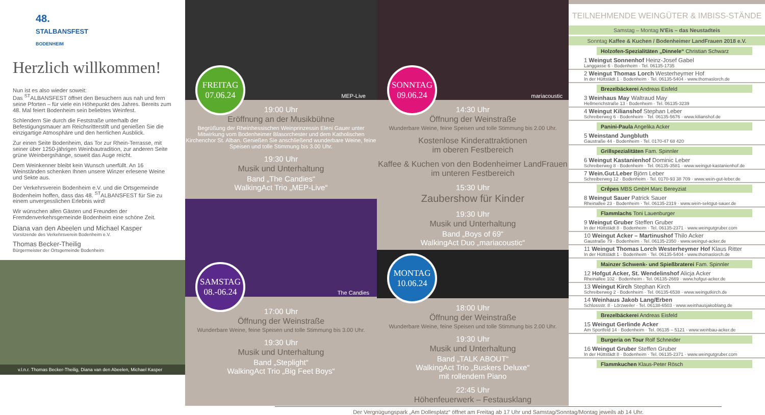48.
STALBANSFEST
BODENHEIM
Herzlich willkommen!
Nun ist es also wieder soweit:
Das <sup>ST</sup>ALBANSFEST öffnet den Besuchern aus nah und fern seine Pforten – für viele ein Höhepunkt des Jahres. Bereits zum 48. Mal feiert Bodenheim sein beliebtes Weinfest.
Schlendern Sie durch die Feststraße unterhalb der Befestigungsmauer am Reichsritterstift und genießen Sie die einzigartige Atmosphäre und den herrlichen Ausblick.
Zur einen Seite Bodenheim, das Tor zur Rhein-Terrasse, mit seiner über 1250-jährigen Weinbautradition, zur anderen Seite grüne Weinbergshänge, soweit das Auge reicht.
Dem Weinkenner bleibt kein Wunsch unerfüllt. An 16 Weinständen schenken Ihnen unsere Winzer erlesene Weine und Sekte aus.
Der Verkehrsverein Bodenheim e.V. und die Ortsgemeinde Bodenheim hoffen, dass das 48. <sup>ST</sup>ALBANSFEST für Sie zu einem unvergesslichen Erlebnis wird!
Wir wünschen allen Gästen und Freunden der Fremdenverkehrsgemeinde Bodenheim eine schöne Zeit.
Diana van den Abeelen und Michael Kasper
Vorsitzende des Verkehrsverein Bodenheim e.V.
Thomas Becker-Theilig
Bürgermeister der Ortsgemeinde Bodenheim
v.l.n.r. Thomas Becker-Theilig, Diana van den Abeelen, Michael Kasper
FREITAG
07.06.24
MEP-Live
19:00 Uhr
Eröffnung an der Musikbühne
Begrüßung der Rheinhessischen Weinprinzessin Eleni Gauer unter Mitwirkung vom Bodenheimer Blasorchester und dem Katholischen Kirchenchor St. Alban. Genießen Sie anschließend wunderbare Weine, feine Speisen und tolle Stimmung bis 3.00 Uhr.
19:30 Uhr
Musik und Unterhaltung
Band „The Candies“
WalkingAct Trio „MEP-Live“
SAMSTAG
08.-06.24
The Candies
17:00 Uhr
Öffnung der Weinstraße
Wunderbare Weine, feine Speisen und tolle Stimmung bis 3.00 Uhr.
19:30 Uhr
Musik und Unterhaltung
Band „Steplight“
WalkingAct Trio „Big Feet Boys“
SONNTAG
09.06.24
mariacoustic
14:30 Uhr
Öffnung der Weinstraße
Wunderbare Weine, feine Speisen und tolle Stimmung bis 2.00 Uhr.
Kostenlose Kinderattraktionen
im oberen Festbereich
Kaffee & Kuchen von den Bodenheimer LandFrauen im unteren Festbereich
15:30 Uhr
Zaubershow für Kinder
19:30 Uhr
Musik und Unterhaltung
Band „Boys of 69“
WalkingAct Duo „mariacoustic“
MONTAG
10.06.24
18:00 Uhr
Öffnung der Weinstraße
Wunderbare Weine, feine Speisen und tolle Stimmung bis 2.00 Uhr.
19:30 Uhr
Musik und Unterhaltung
Band „TALK ABOUT“
WalkingAct Trio „Buskers Deluxe“
mit rollendem Piano
22:45 Uhr
Höhenfeuerwerk – Festausklang
Der Vergnügungspark „Am Dollesplatz“ öffnet am Freitag ab 17 Uhr und Samstag/Sonntag/Montag jeweils ab 14 Uhr.
TEILNEHMENDE WEINGÜTER & IMBISS-STÄNDE
Samstag – Montag N'Eis – das Neustadteis
Sonntag Kaffee & Kuchen / Bodenheimer LandFrauen 2018 e.V.
Holzofen-Spezialitäten „Dinnele“ Christian Schwarz
1 Weingut Sonnenhof Heinz-Josef Gabel
Langgasse 6 · Bodenheim · Tel. 06135-1735
2 Weingut Thomas Lorch Westerheymer Hof
In der Hüttstädt 1 · Bodenheim · Tel. 06135-5404 · www.thomaslorch.de
Brezelbäckerei Andreas Eisfeld
3 Weinhaus May Waltraud May
Hellmerichstraße 13 · Bodenheim · Tel. 06135-3239
4 Weingut Kilianshof Stephan Leber
Schreiberweg 6 · Bodenheim · Tel. 06135-5676 · www.kilianshof.de
Panini-Paula Angelika Acker
5 Weinstand Jungbluth
Gaustraße 44 · Bodenheim · Tel. 0170-47 68 420
Grillspezialitäten Fam. Spinnler
6 Weingut Kastanienhof Dominic Leber
Schreiberweg 8 · Bodenheim · Tel. 06135-3581 · www.weingut-kastanienhof.de
7 Wein.Gut.Leber Björn Leber
Schreiberweg 12 · Bodenheim · Tel. 0170-93 38 709 · www.wein-gut-leber.de
Crêpes MBS GmbH Marc Bereyziat
8 Weingut Sauer Patrick Sauer
Rheinallee 23 · Bodenheim · Tel. 06135-2319 · www.wein-sektgut-sauer.de
Flammlachs Toni Lauenburger
9 Weingut Gruber Steffen Gruber
In der Hüttstädt 8 · Bodenheim · Tel. 06135-2371 · www.weingutgruber.com
10 Weingut Acker – Martinushof Thilo Acker
Gaustraße 79 · Bodenheim · Tel. 06135-2350 · www.weingut-acker.de
11 Weingut Thomas Lorch Westerheymer Hof Klaus Ritter
In der Hüttstädt 1 · Bodenheim · Tel. 06135-5404 · www.thomaslorch.de
Mainzer Schwenk- und Spießbraterei Fam. Spinnler
12 Hofgut Acker, St. Wendelinshof Alicja Acker
Rheinallee 102 · Bodenheim · Tel. 06135-2669 · www.hofgut-acker.de
13 Weingut Kirch Stephan Kirch
Schreiberweg 2 · Bodenheim · Tel. 06135-6538 · www.weingutkirch.de
14 Weinhaus Jakob Lang/Erben
Schlossstr. 8 · Lörzweiler · Tel. 06138-6503 · www.weinhausjakoblang.de
Brezelbäckerei Andreas Eisfeld
15 Weingut Gerlinde Acker
Am Sportfeld 14 · Bodenheim · Tel. 06135 – 5121 · www.weinbau-acker.de
Burgeria on Tour Rolf Schneider
16 Weingut Gruber Steffen Gruber
In der Hüttstädt 8 · Bodenheim · Tel. 06135-2371 · www.weingutgruber.com
Flammkuchen Klaus-Peter Rösch